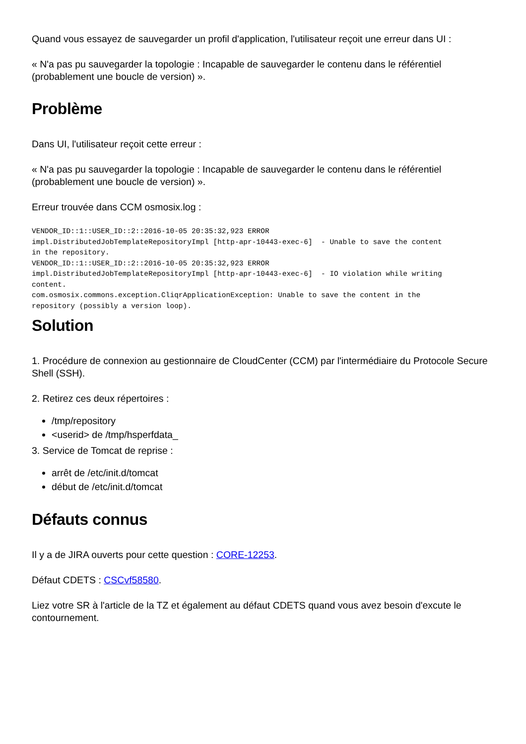Quand vous essayez de sauvegarder un profil d'application, l'utilisateur reçoit une erreur dans UI :
« N'a pas pu sauvegarder la topologie : Incapable de sauvegarder le contenu dans le référentiel (probablement une boucle de version) ».
Problème
Dans UI, l'utilisateur reçoit cette erreur :
« N'a pas pu sauvegarder la topologie : Incapable de sauvegarder le contenu dans le référentiel (probablement une boucle de version) ».
Erreur trouvée dans CCM osmosix.log :
VENDOR_ID::1::USER_ID::2::2016-10-05 20:35:32,923 ERROR
impl.DistributedJobTemplateRepositoryImpl [http-apr-10443-exec-6]  - Unable to save the content
in the repository.
VENDOR_ID::1::USER_ID::2::2016-10-05 20:35:32,923 ERROR
impl.DistributedJobTemplateRepositoryImpl [http-apr-10443-exec-6]  - IO violation while writing
content.
com.osmosix.commons.exception.CliqrApplicationException: Unable to save the content in the
repository (possibly a version loop).
Solution
1. Procédure de connexion au gestionnaire de CloudCenter (CCM) par l'intermédiaire du Protocole Secure Shell (SSH).
2. Retirez ces deux répertoires :
/tmp/repository
<userid> de /tmp/hsperfdata_
3. Service de Tomcat de reprise :
arrêt de /etc/init.d/tomcat
début de /etc/init.d/tomcat
Défauts connus
Il y a de JIRA ouverts pour cette question : CORE-12253.
Défaut CDETS : CSCvf58580.
Liez votre SR à l'article de la TZ et également au défaut CDETS quand vous avez besoin d'excute le contournement.